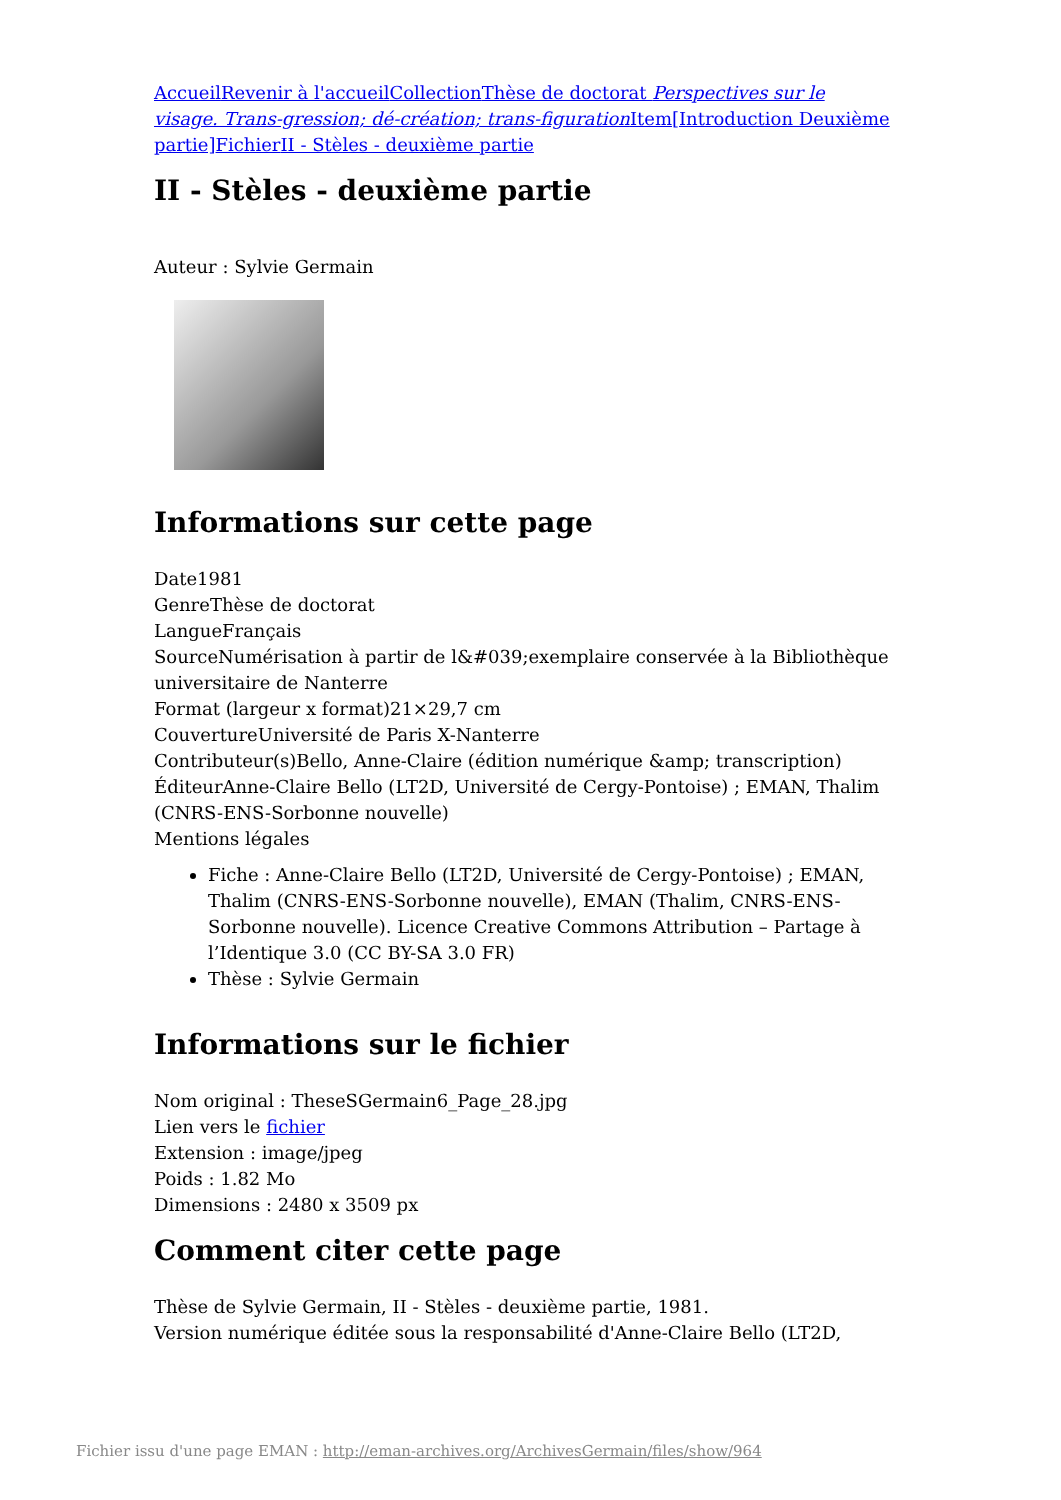Accueil Revenir à l'accueil Collection Thèse de doctorat Perspectives sur le visage. Trans-gression; dé-création; trans-figuration Item[Introduction Deuxième partie] Fichier II - Stèles - deuxième partie
II - Stèles - deuxième partie
Auteur : Sylvie Germain
Informations sur cette page
Date1981
GenreThèse de doctorat
LangueFrançais
SourceNumérisation à partir de l&#039;exemplaire conservée à la Bibliothèque universitaire de Nanterre
Format (largeur x format)21×29,7 cm
CouvertureUniversité de Paris X-Nanterre
Contributeur(s)Bello, Anne-Claire (édition numérique &amp; transcription)
ÉditeurAnne-Claire Bello (LT2D, Université de Cergy-Pontoise) ; EMAN, Thalim (CNRS-ENS-Sorbonne nouvelle)
Mentions légales
Fiche : Anne-Claire Bello (LT2D, Université de Cergy-Pontoise) ; EMAN, Thalim (CNRS-ENS-Sorbonne nouvelle), EMAN (Thalim, CNRS-ENS-Sorbonne nouvelle). Licence Creative Commons Attribution – Partage à l’Identique 3.0 (CC BY-SA 3.0 FR)
Thèse : Sylvie Germain
Informations sur le fichier
Nom original : TheseSGermain6_Page_28.jpg
Lien vers le fichier
Extension : image/jpeg
Poids : 1.82 Mo
Dimensions : 2480 x 3509 px
Comment citer cette page
Thèse de Sylvie Germain, II - Stèles - deuxième partie, 1981.
Version numérique éditée sous la responsabilité d'Anne-Claire Bello (LT2D,
Fichier issu d'une page EMAN : http://eman-archives.org/ArchivesGermain/files/show/964